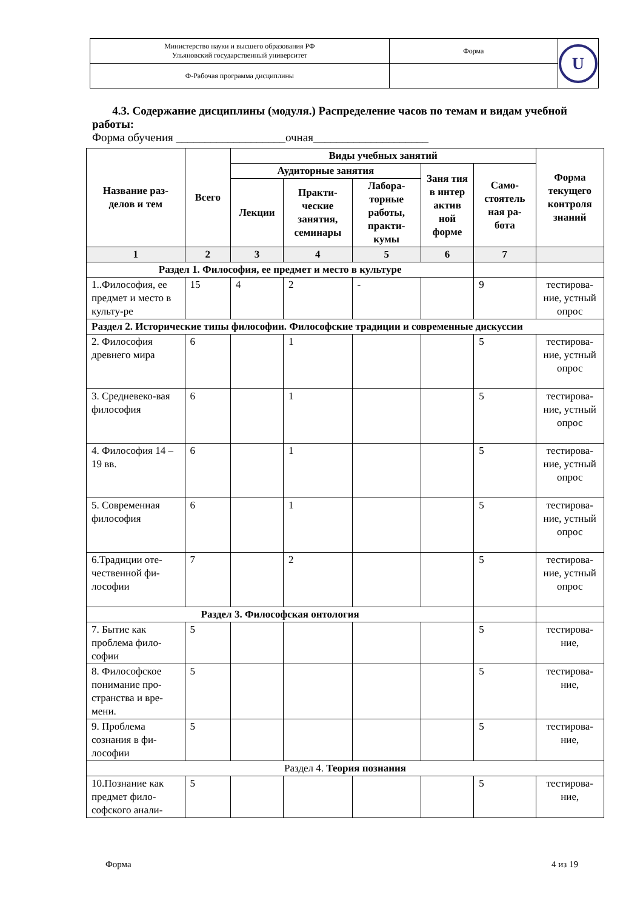| Министерство науки и высшего образования РФ Ульяновский государственный университет | Форма | U |
| Ф-Рабочая программа дисциплины | | |
4.3. Содержание дисциплины (модуля.) Распределение часов по темам и видам учебной работы:
Форма обучения ___________________очная____________________
| Название раз-делов и тем | Всего | Виды учебных занятий | | | | | Форма текущего контроля знаний |
| --- | --- | --- | --- | --- | --- | --- | --- |
| | | Аудиторные занятия | | | Заня тия в интер актив ной форме | Само-стоятель ная ра-бота | |
| | | Лекции | Практи-ческие занятия, семинары | Лабора-торные работы, практи-кумы | | | |
| 1 | 2 | 3 | 4 | 5 | 6 | 7 | |
| Раздел 1. Философия, ее предмет и место в культуре | | | | | | | |
| 1..Философия, ее предмет и место в культу-ре | 15 | 4 | 2 | - | | 9 | тестирова-ние, устный опрос |
| Раздел 2. Исторические типы философии. Философские традиции и современные дискуссии | | | | | | | |
| 2. Философия древнего мира | 6 | | 1 | | | 5 | тестирова-ние, устный опрос |
| 3. Средневеко-вая философия | 6 | | 1 | | | 5 | тестирова-ние, устный опрос |
| 4. Философия 14 – 19 вв. | 6 | | 1 | | | 5 | тестирова-ние, устный опрос |
| 5. Современная философия | 6 | | 1 | | | 5 | тестирова-ние, устный опрос |
| 6.Традиции оте-чественной фи-лософии | 7 | | 2 | | | 5 | тестирова-ние, устный опрос |
| Раздел 3. Философская онтология | | | | | | | |
| 7. Бытие как проблема фило-софии | 5 | | | | | 5 | тестирова-ние, |
| 8. Философское понимание про-странства и вре-мени. | 5 | | | | | 5 | тестирова-ние, |
| 9. Проблема сознания в фи-лософии | 5 | | | | | 5 | тестирова-ние, |
| Раздел 4. Теория познания | | | | | | | |
| 10.Познание как предмет фило-софского анали- | 5 | | | | | 5 | тестирова-ние, |
Форма 4 из 19